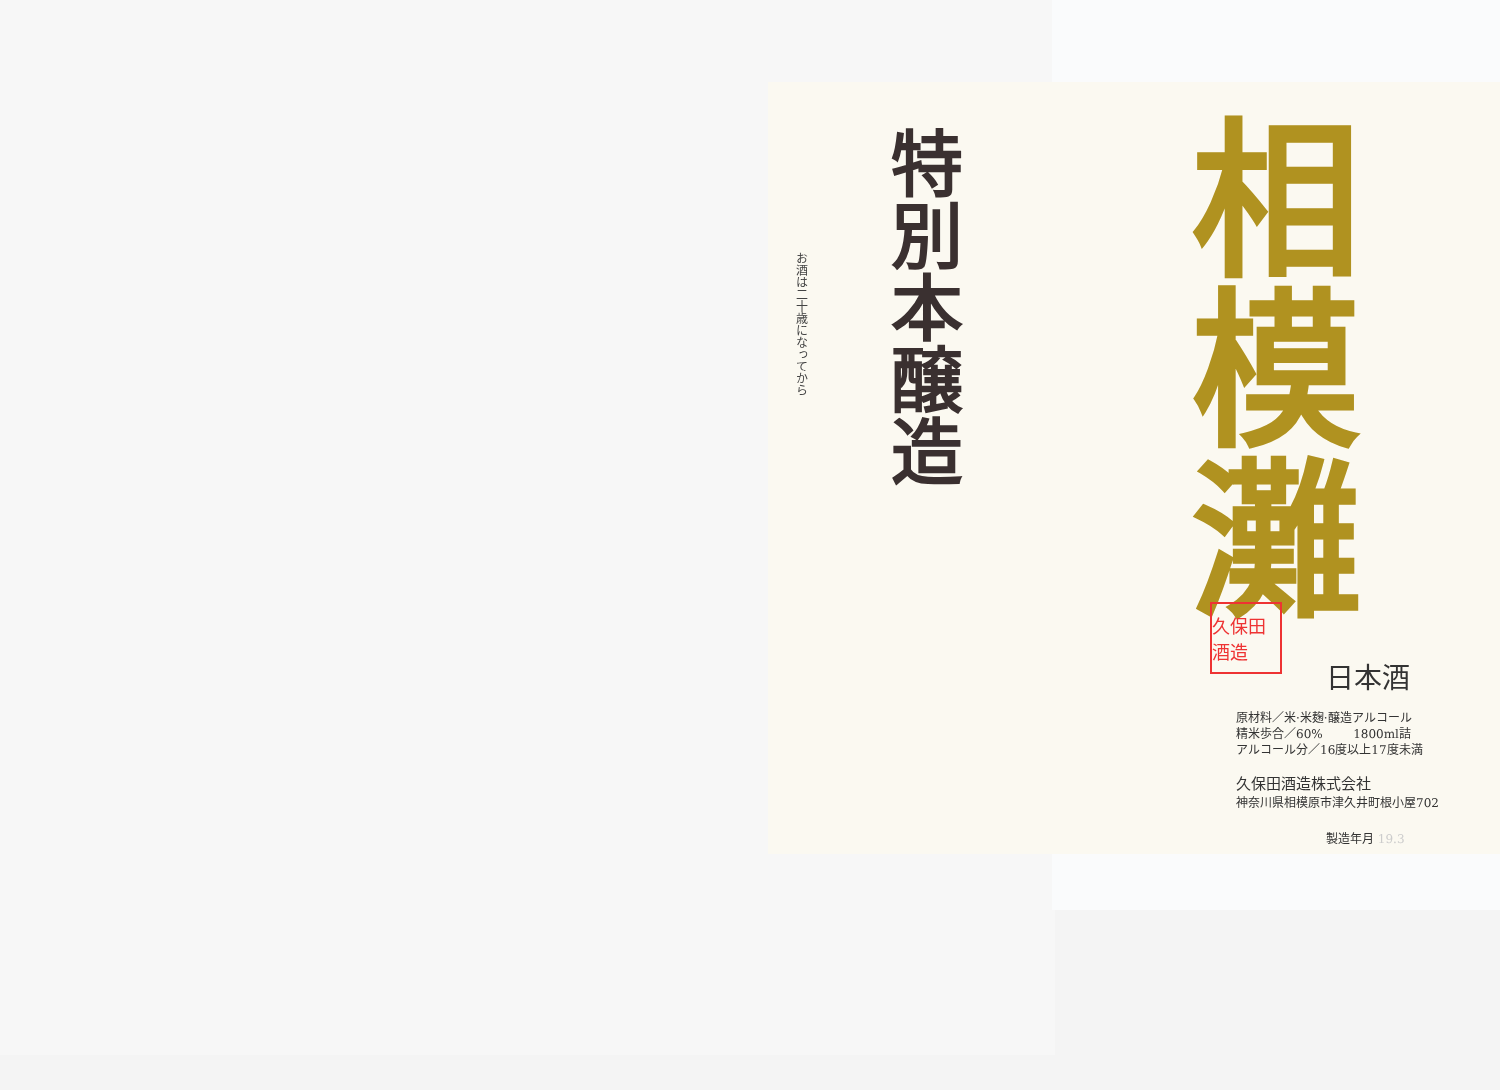お酒は二十歳になってから
特別本醸造
相模灘
久保田酒造
日本酒
原材料／米·米麹·醸造アルコール
精米歩合／60% 1800ml詰
アルコール分／16度以上17度未満
久保田酒造株式会社
神奈川県相模原市津久井町根小屋702
製造年月 19.3